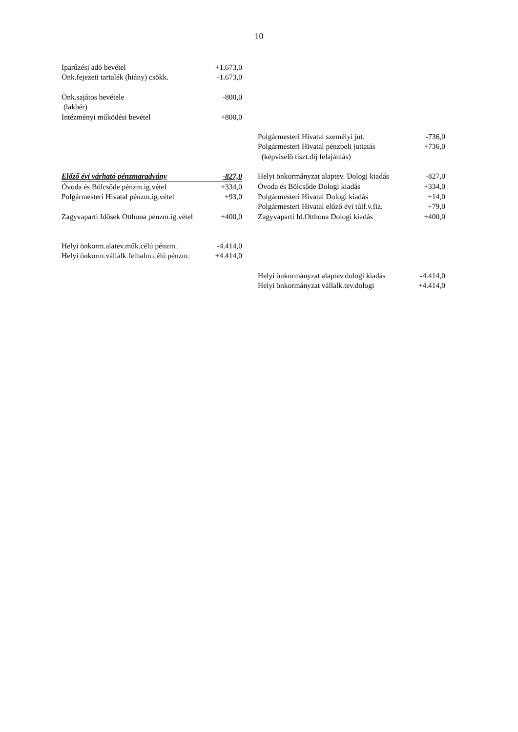10
| Iparűzési adó bevétel | +1.673,0 | | | |
| Önk.fejezeti tartalék (hiány) csökk. | -1.673,0 | | | |
| Önk.sajátos bevétele | -800,0 | | | |
| (lakbér) | | | | |
| Intézményi működési bevétel | +800,0 | | | |
| | | | Polgármesteri Hivatal személyi jut. | -736,0 |
| | | | Polgármesteri Hivatal pénzbeli juttatás | +736,0 |
| | | | (képviselő tiszt.díj felajánlás) | |
| Előző évi várható pénzmaradvány | -827,0 | | Helyi önkormányzat alaptev. Dologi kiadás | -827,0 |
| Óvoda és Bölcsőde pénzm.ig.vétel | +334,0 | | Óvoda és Bölcsőde Dologi kiadás | +334,0 |
| Polgármesteri Hivatal pénzm.ig.vétel | +93,0 | | Polgármesteri Hivatal Dologi kiadás | +14,0 |
| | | | Polgármesteri Hivatal előző évi túlf.v.fiz. | +79,0 |
| Zagyvaparti Idősek Otthona pénzm.ig.vétel | +400,0 | | Zagyvaparti Id.Otthona Dologi kiadás | +400,0 |
| Helyi önkorm.alatev.műk.célú pénzm. | -4.414,0 | | | |
| Helyi önkorm.vállalk.felhalm.célú pénzm. | +4.414,0 | | | |
| | | | Helyi önkormányzat alaptev.dologi kiadás | -4.414,0 |
| | | | Helyi önkormányzat vállalk.tev.dologi | +4.414,0 |